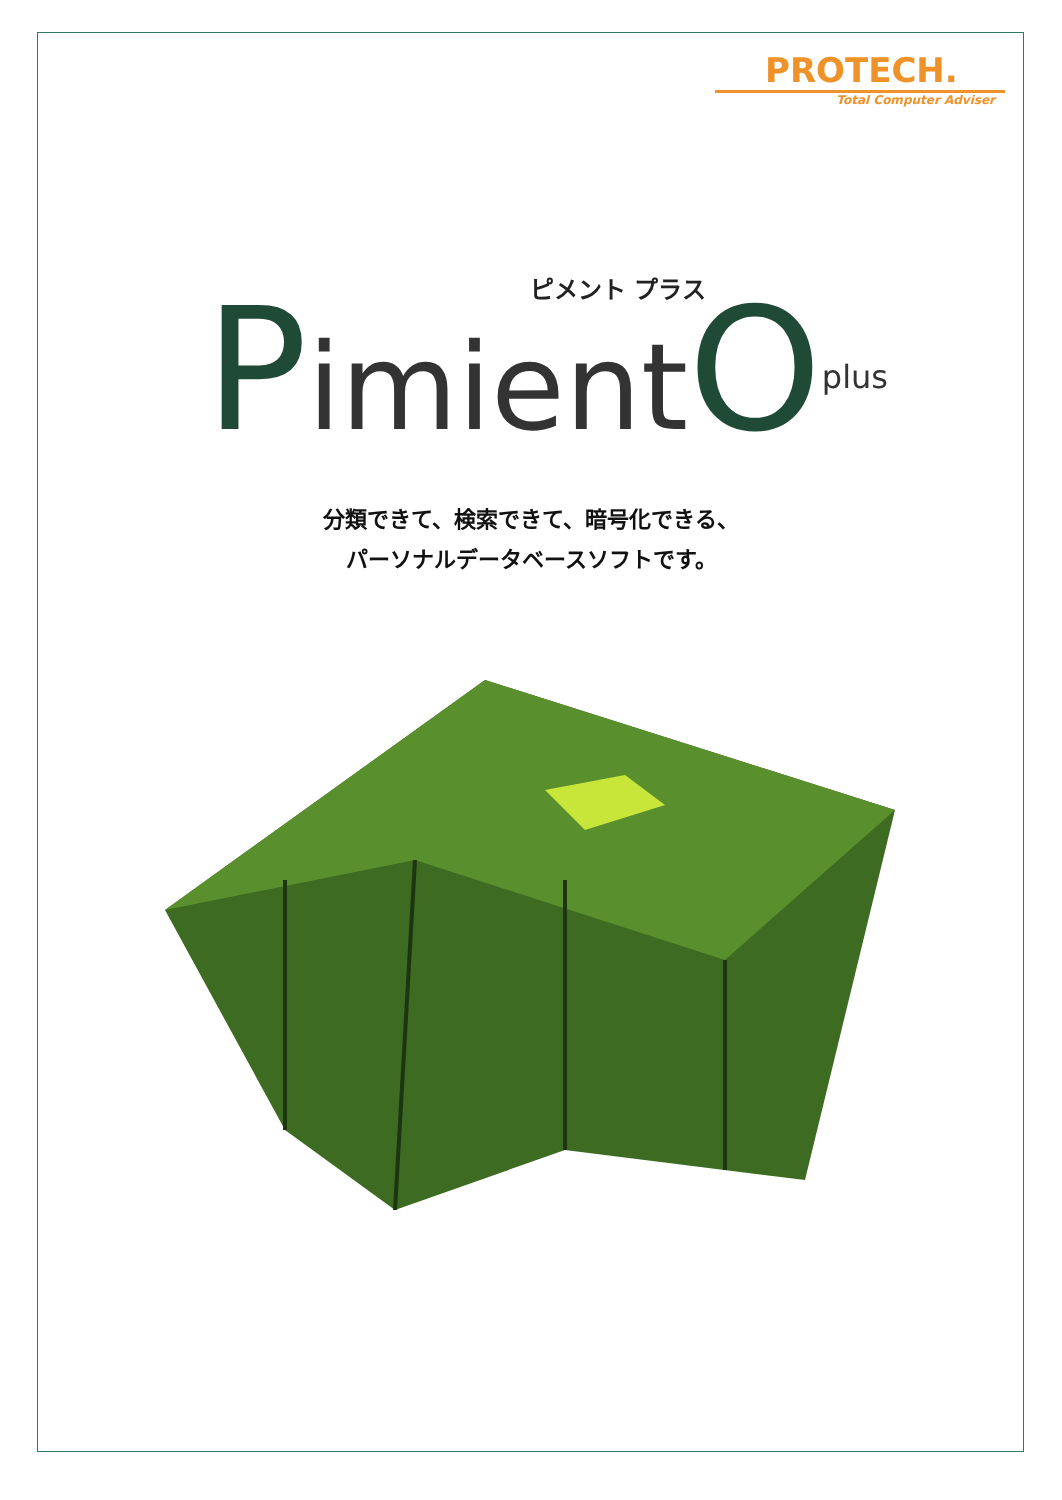PROTECH.
Total Computer Adviser
ピメント プラス
PimientO<sup>plus</sup>
分類できて、検索できて、暗号化できる、
パーソナルデータベースソフトです。